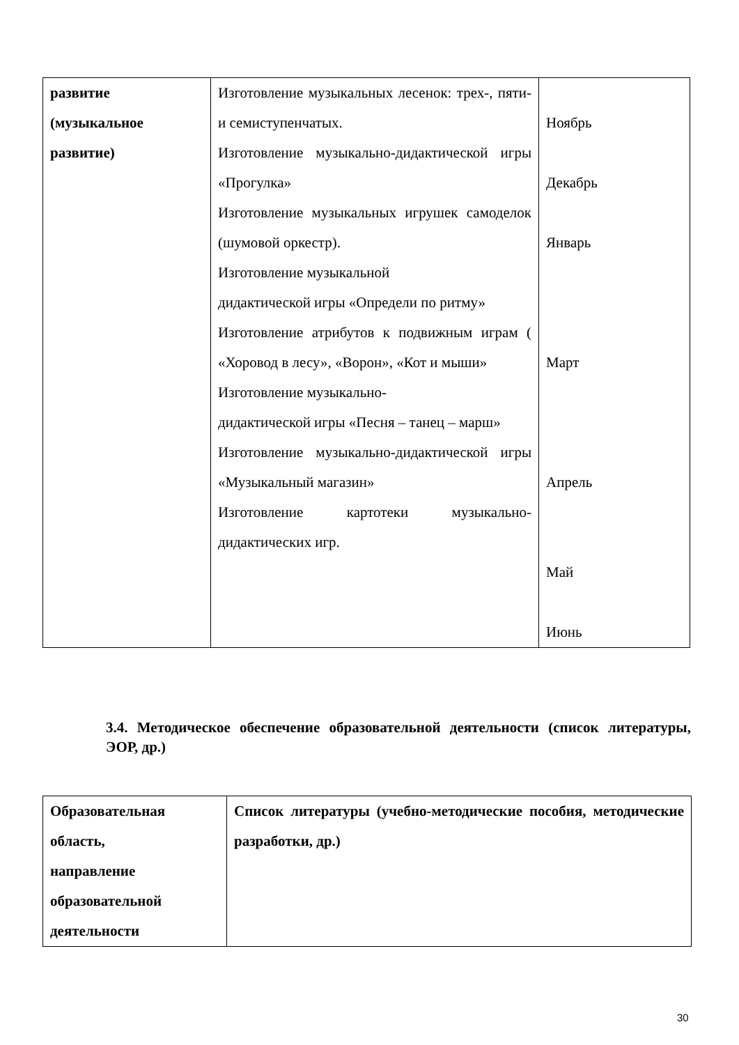| развитие (музыкальное развитие) | Изготовление музыкальных лесенок: трех-, пяти- и семиступенчатых. Изготовление музыкально-дидактической игры «Прогулка» Изготовление музыкальных игрушек самоделок (шумовой оркестр). Изготовление музыкальной дидактической игры «Определи по ритму» Изготовление атрибутов к подвижным играм ( «Хоровод в лесу», «Ворон», «Кот и мыши» Изготовление музыкально- дидактической игры «Песня – танец – марш» Изготовление музыкально-дидактической игры «Музыкальный магазин» Изготовление картотеки музыкально-дидактических игр. | Ноябрь Декабрь Январь Март Апрель Май Июнь |
3.4. Методическое обеспечение образовательной деятельности (список литературы, ЭОР, др.)
| Образовательная область, направление образовательной деятельности | Список литературы (учебно-методические пособия, методические разработки, др.) |
30